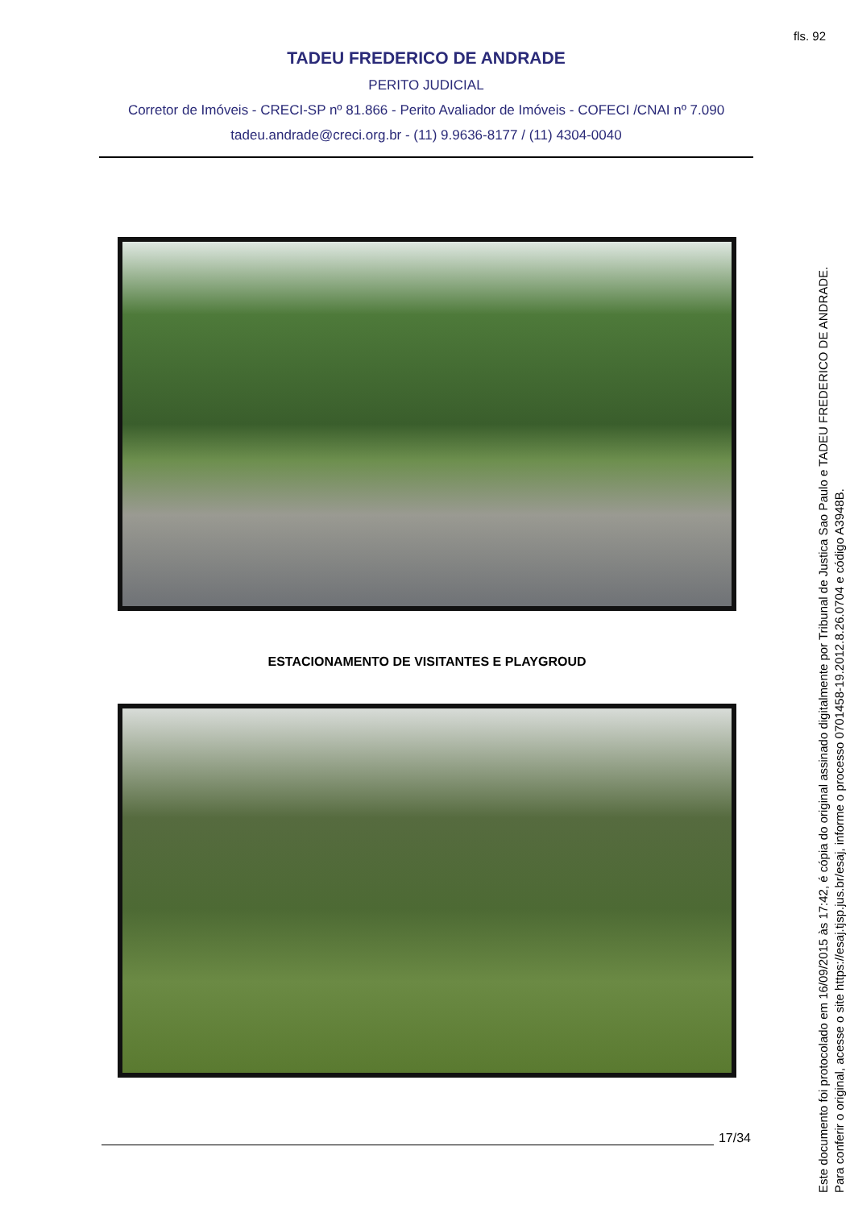fls. 92
TADEU FREDERICO DE ANDRADE
PERITO JUDICIAL
Corretor de Imóveis - CRECI-SP nº 81.866 - Perito Avaliador de Imóveis - COFECI /CNAI nº 7.090
tadeu.andrade@creci.org.br - (11) 9.9636-8177 / (11) 4304-0040
ESTACIONAMENTO DE VISITANTES E PLAYGROUD
17/34
Este documento foi protocolado em 16/09/2015 às 17:42, é cópia do original assinado digitalmente por Tribunal de Justica Sao Paulo e TADEU FREDERICO DE ANDRADE.
Para conferir o original, acesse o site https://esaj.tjsp.jus.br/esaj, informe o processo 0701458-19.2012.8.26.0704 e código A3948B.